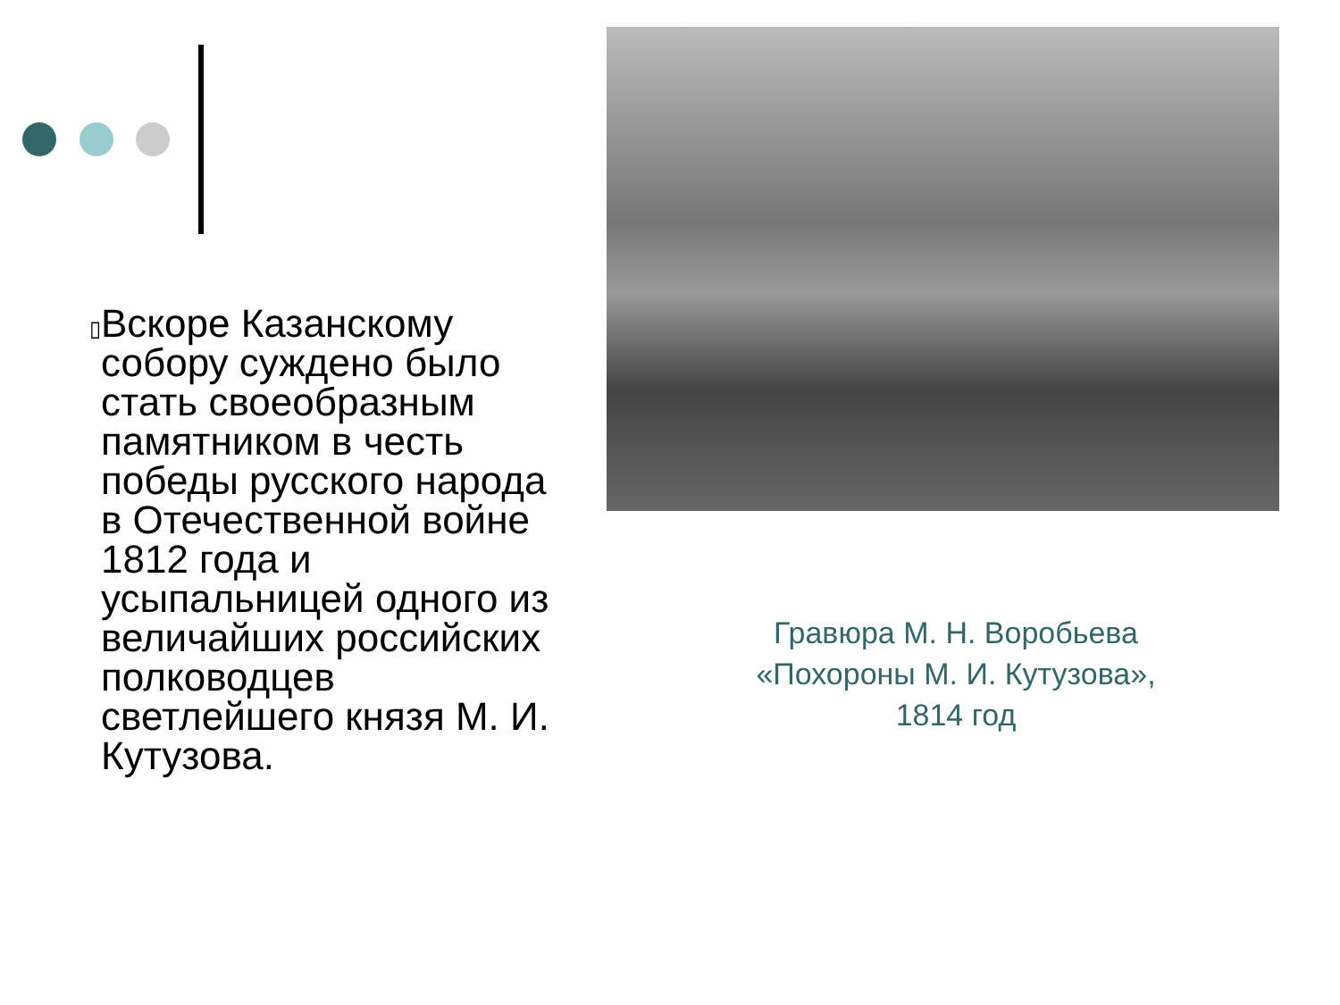▯
Вскоре Казанскому собору суждено было стать своеобразным памятником в честь победы русского народа в Отечественной войне 1812 года и усыпальницей одного из величайших российских полководцев светлейшего князя М. И. Кутузова.
Гравюра М. Н. Воробьева «Похороны М. И. Кутузова», 1814 год